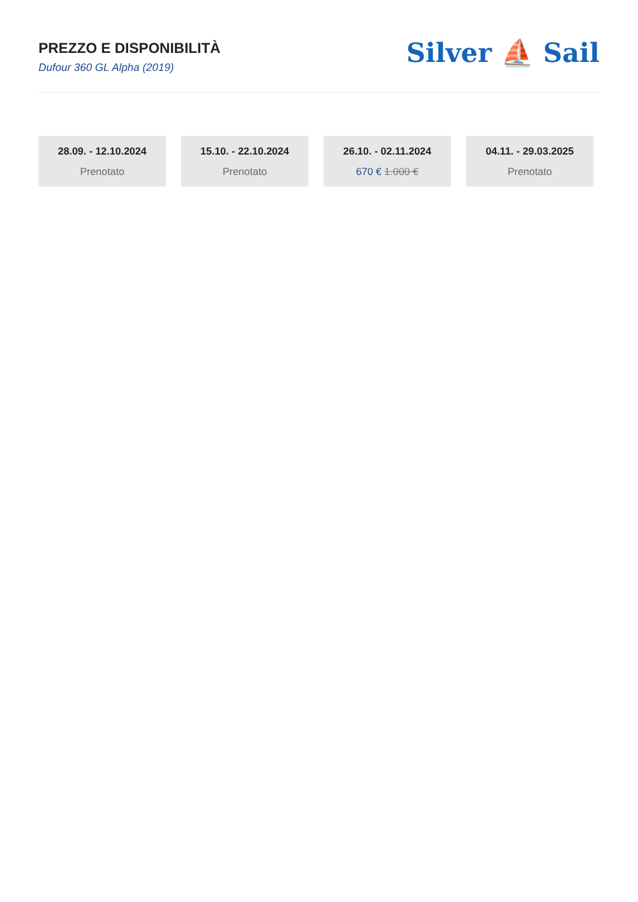PREZZO E DISPONIBILITÀ
Dufour 360 GL Alpha (2019)
Silver ⛵ Sail
28.09. - 12.10.2024
Prenotato
15.10. - 22.10.2024
Prenotato
26.10. - 02.11.2024
670 € 1.000 €
04.11. - 29.03.2025
Prenotato